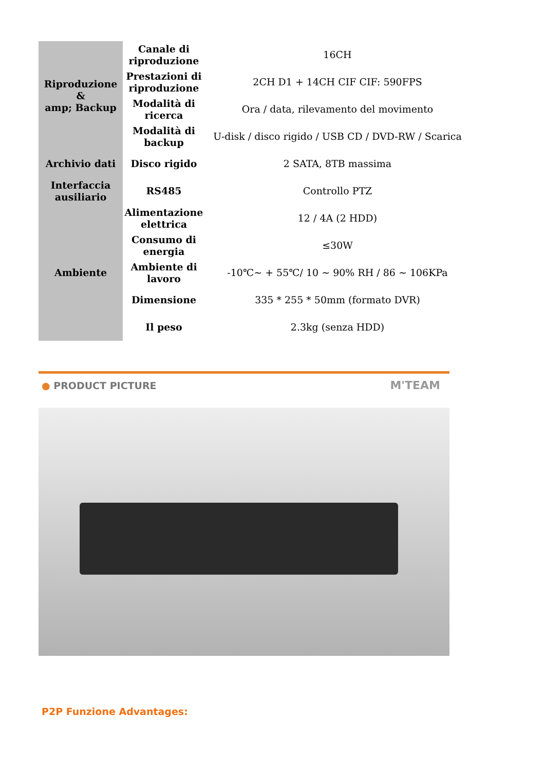| Riproduzione & amp; Backup | Canale di riproduzione | 16CH |
| | Prestazioni di riproduzione | 2CH D1 + 14CH CIF CIF: 590FPS |
| | Modalità di ricerca | Ora / data, rilevamento del movimento |
| | Modalità di backup | U-disk / disco rigido / USB CD / DVD-RW / Scarica |
| Archivio dati | Disco rigido | 2 SATA, 8TB massima |
| Interfaccia ausiliario | RS485 | Controllo PTZ |
| Ambiente | Alimentazione elettrica | 12 / 4A (2 HDD) |
| | Consumo di energia | ≤30W |
| | Ambiente di lavoro | -10℃~ + 55℃/ 10 ~ 90% RH / 86 ~ 106KPa |
| | Dimensione | 335 * 255 * 50mm (formato DVR) |
| | Il peso | 2.3kg (senza HDD) |
● PRODUCT PICTURE M'TEAM
P2P Funzione Advantages: